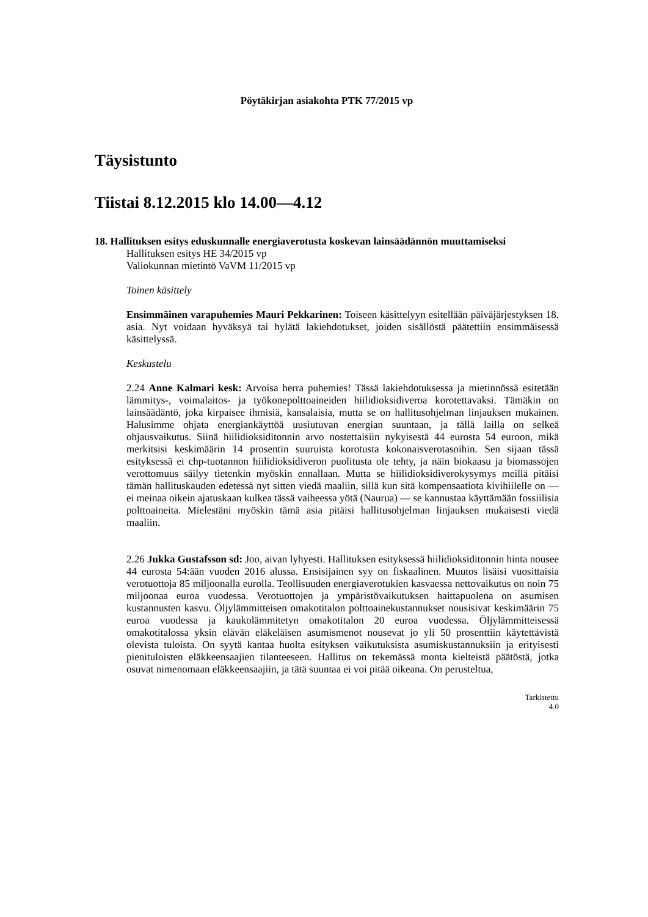Pöytäkirjan asiakohta PTK 77/2015 vp
Täysistunto
Tiistai 8.12.2015 klo 14.00—4.12
18. Hallituksen esitys eduskunnalle energiaverotusta koskevan lainsäädännön muuttamiseksi
Hallituksen esitys HE 34/2015 vp
Valiokunnan mietintö VaVM 11/2015 vp
Toinen käsittely
Ensimmäinen varapuhemies Mauri Pekkarinen: Toiseen käsittelyyn esitellään päiväjärjestyksen 18. asia. Nyt voidaan hyväksyä tai hylätä lakiehdotukset, joiden sisällöstä päätettiin ensimmäisessä käsittelyssä.
Keskustelu
2.24 Anne Kalmari kesk: Arvoisa herra puhemies! Tässä lakiehdotuksessa ja mietinnössä esitetään lämmitys-, voimalaitos- ja työkonepolttoaineiden hiilidioksidiveroa korotettavaksi. Tämäkin on lainsäädäntö, joka kirpaisee ihmisiä, kansalaisia, mutta se on hallitusohjelman linjauksen mukainen. Halusimme ohjata energiankäyttöä uusiutuvan energian suuntaan, ja tällä lailla on selkeä ohjausvaikutus. Siinä hiilidioksiditonnin arvo nostettaisiin nykyisestä 44 eurosta 54 euroon, mikä merkitsisi keskimäärin 14 prosentin suuruista korotusta kokonaisverotasoihin. Sen sijaan tässä esityksessä ei chp-tuotannon hiilidioksidiveron puolitusta ole tehty, ja näin biokaasu ja biomassojen verottomuus säilyy tietenkin myöskin ennallaan. Mutta se hiilidioksidiverokysymys meillä pitäisi tämän hallituskauden edetessä nyt sitten viedä maaliin, sillä kun sitä kompensaatiota kivihiilelle on — ei meinaa oikein ajatuskaan kulkea tässä vaiheessa yötä (Naurua) — se kannustaa käyttämään fossiilisia polttoaineita. Mielestäni myöskin tämä asia pitäisi hallitusohjelman linjauksen mukaisesti viedä maaliin.
2.26 Jukka Gustafsson sd: Joo, aivan lyhyesti. Hallituksen esityksessä hiilidioksiditonnin hinta nousee 44 eurosta 54:ään vuoden 2016 alussa. Ensisijainen syy on fiskaalinen. Muutos lisäisi vuosittaisia verotuottoja 85 miljoonalla eurolla. Teollisuuden energiaverotukien kasvaessa nettovaikutus on noin 75 miljoonaa euroa vuodessa. Verotuottojen ja ympäristövaikutuksen haittapuolena on asumisen kustannusten kasvu. Öljylämmitteisen omakotitalon polttoainekustannukset nousisivat keskimäärin 75 euroa vuodessa ja kaukolämmitetyn omakotitalon 20 euroa vuodessa. Öljylämmitteisessä omakotitalossa yksin elävän eläkeläisen asumismenot nousevat jo yli 50 prosenttiin käytettävistä olevista tuloista. On syytä kantaa huolta esityksen vaikutuksista asumiskustannuksiin ja erityisesti pienituloisten eläkkeensaajien tilanteeseen. Hallitus on tekemässä monta kielteistä päätöstä, jotka osuvat nimenomaan eläkkeensaajiin, ja tätä suuntaa ei voi pitää oikeana. On perusteltua,
Tarkistettu
4.0